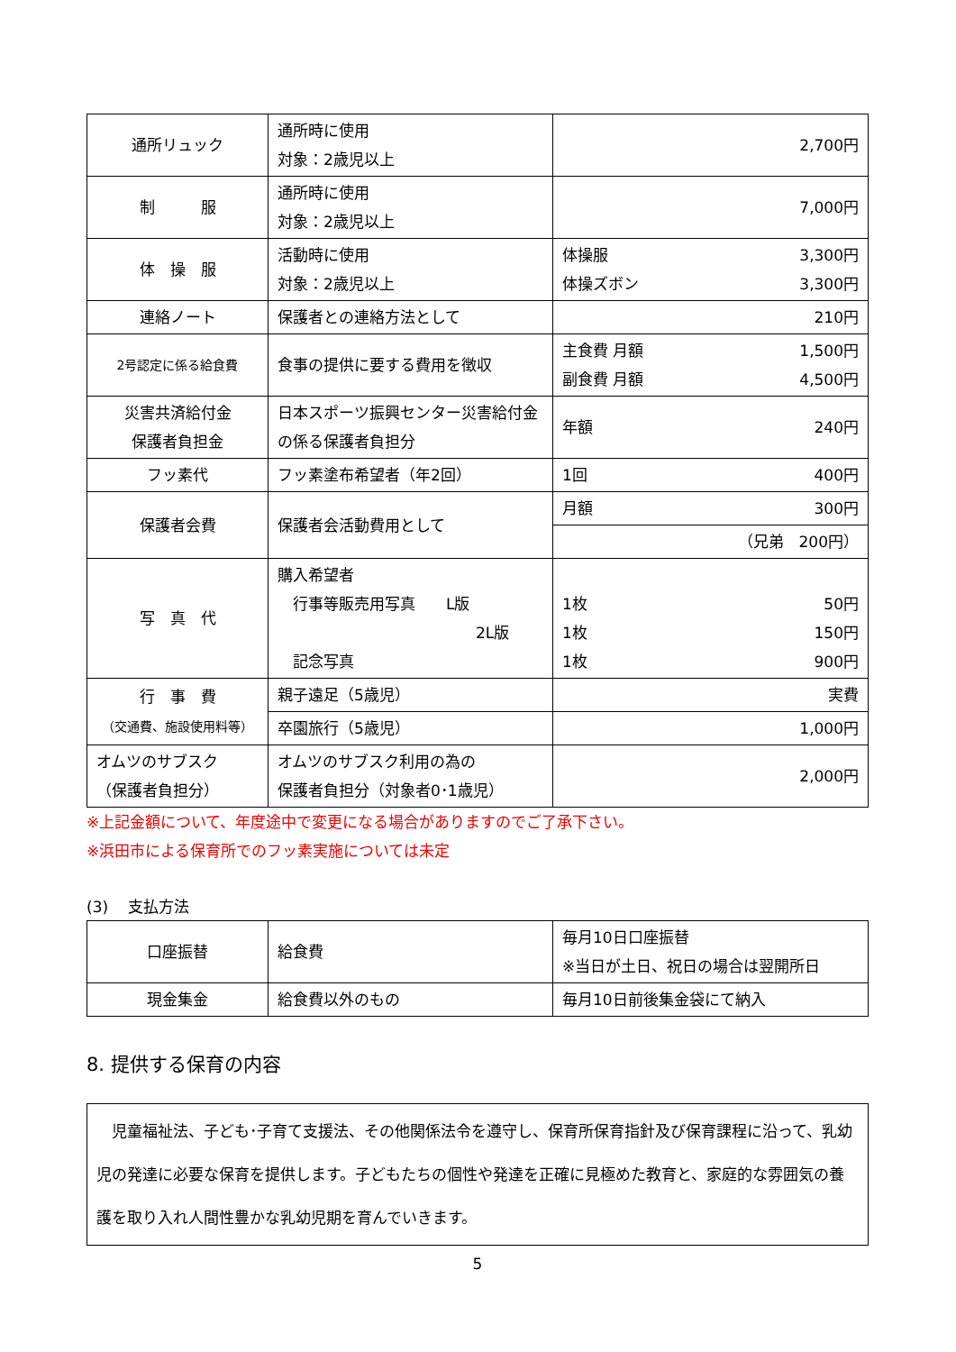| 通所リュック | 通所時に使用 対象：2歳児以上 | 2,700円 |
| 制 服 | 通所時に使用 対象：2歳児以上 | 7,000円 |
| 体 操 服 | 活動時に使用 対象：2歳児以上 | 体操服 3,300円 体操ズボン 3,300円 |
| 連絡ノート | 保護者との連絡方法として | 210円 |
| 2号認定に係る給食費 | 食事の提供に要する費用を徴収 | 主食費 月額 1,500円 副食費 月額 4,500円 |
| 災害共済給付金 保護者負担金 | 日本スポーツ振興センター災害給付金の係る保護者負担分 | 年額 240円 |
| フッ素代 | フッ素塗布希望者（年2回） | 1回 400円 |
| 保護者会費 | 保護者会活動費用として | 月額 300円 |
| | | （兄弟 200円） |
| 写 真 代 | 購入希望者 行事等販売用写真 L版 2L版 記念写真 | 1枚 50円 1枚 150円 1枚 900円 |
| 行 事 費 （交通費、施設使用料等） | 親子遠足（5歳児） | 実費 |
| | 卒園旅行（5歳児） | 1,000円 |
| オムツのサブスク （保護者負担分） | オムツのサブスク利用の為の 保護者負担分（対象者0･1歳児） | 2,000円 |
※上記金額について、年度途中で変更になる場合がありますのでご了承下さい。
※浜田市による保育所でのフッ素実施については未定
(3)　 支払方法
| 口座振替 | 給食費 | 毎月10日口座振替 ※当日が土日、祝日の場合は翌開所日 |
| 現金集金 | 給食費以外のもの | 毎月10日前後集金袋にて納入 |
8. 提供する保育の内容
　児童福祉法、子ども･子育て支援法、その他関係法令を遵守し、保育所保育指針及び保育課程に沿って、乳幼児の発達に必要な保育を提供します。子どもたちの個性や発達を正確に見極めた教育と、家庭的な雰囲気の養護を取り入れ人間性豊かな乳幼児期を育んでいきます。
5